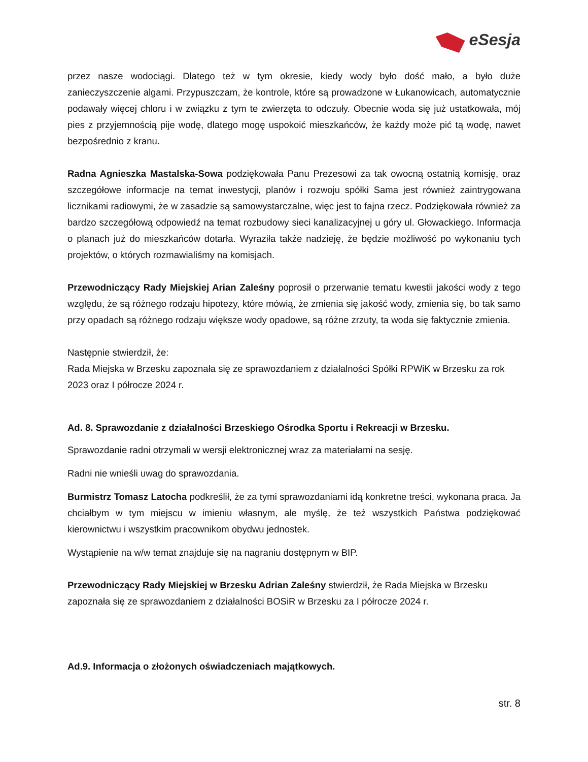eSesja
przez nasze wodociągi. Dlatego też w tym okresie, kiedy wody było dość mało, a było duże zanieczyszczenie algami. Przypuszczam, że kontrole, które są prowadzone w Łukanowicach, automatycznie podawały więcej chloru i w związku z tym te zwierzęta to odczuły. Obecnie woda się już ustatkowała, mój pies z przyjemnością pije wodę, dlatego mogę uspokoić mieszkańców, że każdy może pić tą wodę, nawet bezpośrednio z kranu.
Radna Agnieszka Mastalska-Sowa podziękowała Panu Prezesowi za tak owocną ostatnią komisję, oraz szczegółowe informacje na temat inwestycji, planów i rozwoju spółki Sama jest również zaintrygowana licznikami radiowymi, że w zasadzie są samowystarczalne, więc jest to fajna rzecz. Podziękowała również za bardzo szczegółową odpowiedź na temat rozbudowy sieci kanalizacyjnej u góry ul. Głowackiego. Informacja o planach już do mieszkańców dotarła. Wyraziła także nadzieję, że będzie możliwość po wykonaniu tych projektów, o których rozmawialiśmy na komisjach.
Przewodniczący Rady Miejskiej Arian Zaleśny poprosił o przerwanie tematu kwestii jakości wody z tego względu, że są różnego rodzaju hipotezy, które mówią, że zmienia się jakość wody, zmienia się, bo tak samo przy opadach są różnego rodzaju większe wody opadowe, są różne zrzuty, ta woda się faktycznie zmienia.
Następnie stwierdził, że:
Rada Miejska w Brzesku zapoznała się ze sprawozdaniem z działalności Spółki RPWiK w Brzesku za rok 2023 oraz I półrocze 2024 r.
Ad. 8. Sprawozdanie z działalności Brzeskiego Ośrodka Sportu i Rekreacji w Brzesku.
Sprawozdanie radni otrzymali w wersji elektronicznej wraz za materiałami na sesję.
Radni nie wnieśli uwag do sprawozdania.
Burmistrz Tomasz Latocha podkreślił, że za tymi sprawozdaniami idą konkretne treści, wykonana praca. Ja chciałbym w tym miejscu w imieniu własnym, ale myślę, że też wszystkich Państwa podziękować kierownictwu i wszystkim pracownikom obydwu jednostek.
Wystąpienie na w/w temat znajduje się na nagraniu dostępnym w BIP.
Przewodniczący Rady Miejskiej w Brzesku Adrian Zaleśny stwierdził, że Rada Miejska w Brzesku zapoznała się ze sprawozdaniem z działalności BOSiR w Brzesku za I półrocze 2024 r.
Ad.9. Informacja o złożonych oświadczeniach majątkowych.
str. 8